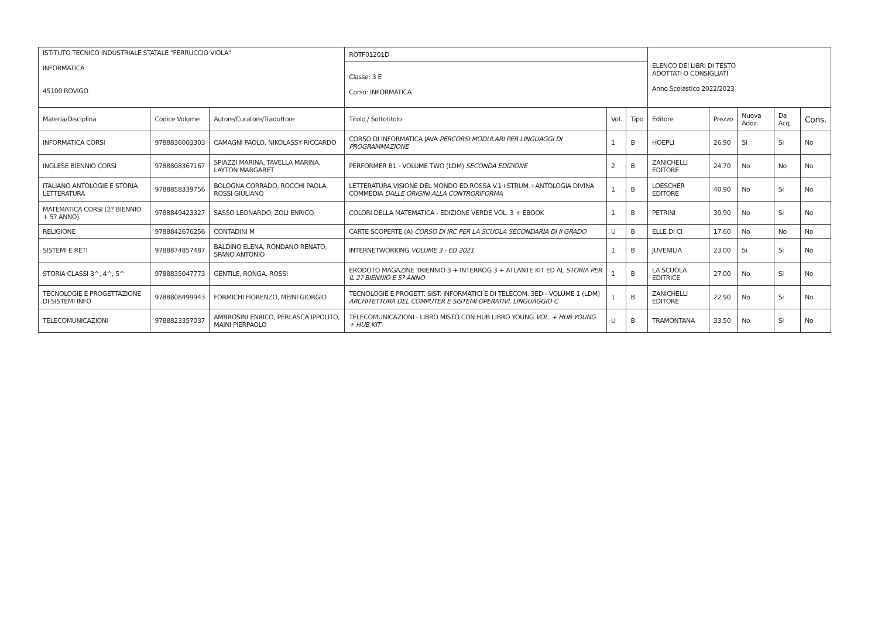| ISTITUTO TECNICO INDUSTRIALE STATALE "FERRUCCIO VIOLA" INFORMATICA 45100 ROVIGO | | | ROTF01201D | | | ELENCO DEI LIBRI DI TESTO ADOTTATI O CONSIGLIATI Anno Scolastico 2022/2023 | | | | |
| | | | Classe: 3 E Corso: INFORMATICA | | | | | | | |
| Materia/Disciplina | Codice Volume | Autore/Curatore/Traduttore | Titolo / Sottotitolo | Vol. | Tipo | Editore | Prezzo | Nuova Adoz. | Da Acq. | Cons. |
| INFORMATICA CORSI | 9788836003303 | CAMAGNI PAOLO, NIKOLASSY RICCARDO | CORSO DI INFORMATICA JAVA PERCORSI MODULARI PER LINGUAGGI DI PROGRAMMAZIONE | 1 | B | HOEPLI | 26.90 | Si | Si | No |
| INGLESE BIENNIO CORSI | 9788808367167 | SPIAZZI MARINA, TAVELLA MARINA, LAYTON MARGARET | PERFORMER B1 - VOLUME TWO (LDM) SECONDA EDIZIONE | 2 | B | ZANICHELLI EDITORE | 24.70 | No | No | No |
| ITALIANO ANTOLOGIE E STORIA LETTERATURA | 9788858339756 | BOLOGNA CORRADO, ROCCHI PAOLA, ROSSI GIULIANO | LETTERATURA VISIONE DEL MONDO ED.ROSSA V.1+STRUM.+ANTOLOGIA DIVINA COMMEDIA DALLE ORIGINI ALLA CONTRORIFORMA | 1 | B | LOESCHER EDITORE | 40.90 | No | Si | No |
| MATEMATICA CORSI (2? BIENNIO + 5? ANNO) | 9788849423327 | SASSO LEONARDO, ZOLI ENRICO | COLORI DELLA MATEMATICA - EDIZIONE VERDE VOL. 3 + EBOOK | 1 | B | PETRINI | 30.90 | No | Si | No |
| RELIGIONE | 9788842676256 | CONTADINI M | CARTE SCOPERTE (A) CORSO DI IRC PER LA SCUOLA SECONDARIA DI II GRADO | U | B | ELLE DI CI | 17.60 | No | No | No |
| SISTEMI E RETI | 9788874857487 | BALDINO ELENA, RONDANO RENATO, SPANO ANTONIO | INTERNETWORKING VOLUME 3 - ED 2021 | 1 | B | JUVENILIA | 23.00 | Si | Si | No |
| STORIA CLASSI 3^, 4^, 5^ | 9788835047773 | GENTILE, RONGA, ROSSI | ERODOTO MAGAZINE TRIENNIO 3 + INTERROG 3 + ATLANTE KIT ED AL STORIA PER IL 2? BIENNIO E 5? ANNO | 1 | B | LA SCUOLA EDITRICE | 27.00 | No | Si | No |
| TECNOLOGIE E PROGETTAZIONE DI SISTEMI INFO | 9788808499943 | FORMICHI FIORENZO, MEINI GIORGIO | TECNOLOGIE E PROGETT. SIST. INFORMATICI E DI TELECOM. 3ED - VOLUME 1 (LDM) ARCHITETTURA DEL COMPUTER E SISTEMI OPERATIVI. LINGUAGGIO C | 1 | B | ZANICHELLI EDITORE | 22.90 | No | Si | No |
| TELECOMUNICAZIONI | 9788823357037 | AMBROSINI ENRICO, PERLASCA IPPOLITO, MAINI PIERPAOLO | TELECOMUNICAZIONI - LIBRO MISTO CON HUB LIBRO YOUNG VOL. + HUB YOUNG + HUB KIT | U | B | TRAMONTANA | 33.50 | No | Si | No |